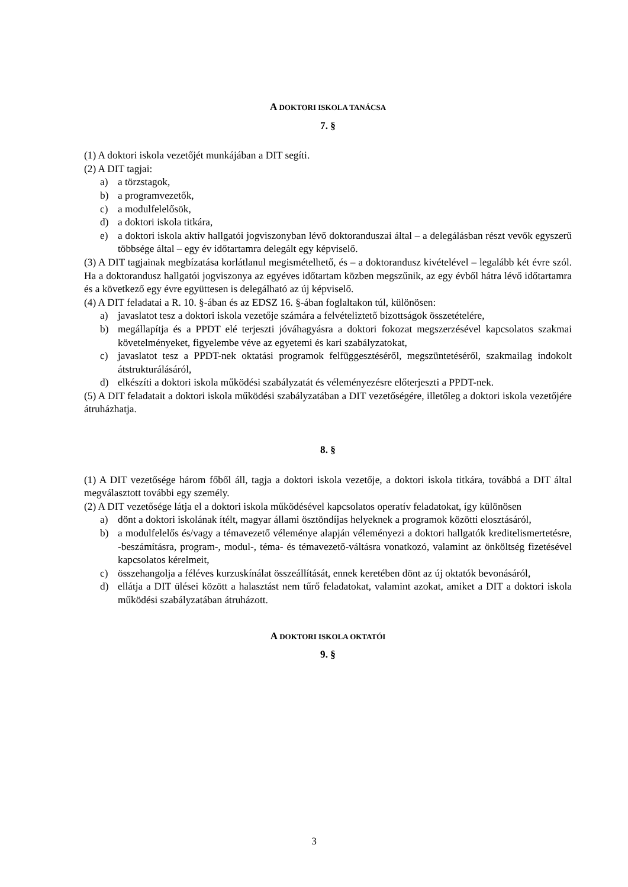A DOKTORI ISKOLA TANÁCSA
7. §
(1) A doktori iskola vezetőjét munkájában a DIT segíti.
(2) A DIT tagjai:
a) a törzstagok,
b) a programvezetők,
c) a modulfelelősök,
d) a doktori iskola titkára,
e) a doktori iskola aktív hallgatói jogviszonyban lévő doktoranduszai által – a delegálásban részt vevők egyszerű többsége által – egy év időtartamra delegált egy képviselő.
(3) A DIT tagjainak megbízatása korlátlanul megismételhető, és – a doktorandusz kivételével – legalább két évre szól. Ha a doktorandusz hallgatói jogviszonya az egyéves időtartam közben megszűnik, az egy évből hátra lévő időtartamra és a következő egy évre együttesen is delegálható az új képviselő.
(4) A DIT feladatai a R. 10. §-ában és az EDSZ 16. §-ában foglaltakon túl, különösen:
a) javaslatot tesz a doktori iskola vezetője számára a felvételiztető bizottságok összetételére,
b) megállapítja és a PPDT elé terjeszti jóváhagyásra a doktori fokozat megszerzésével kapcsolatos szakmai követelményeket, figyelembe véve az egyetemi és kari szabályzatokat,
c) javaslatot tesz a PPDT-nek oktatási programok felfüggesztéséről, megszüntetéséről, szakmailag indokolt átstrukturálásáról,
d) elkészíti a doktori iskola működési szabályzatát és véleményezésre előterjeszti a PPDT-nek.
(5) A DIT feladatait a doktori iskola működési szabályzatában a DIT vezetőségére, illetőleg a doktori iskola vezetőjére átruházhatja.
8. §
(1) A DIT vezetősége három főből áll, tagja a doktori iskola vezetője, a doktori iskola titkára, továbbá a DIT által megválasztott további egy személy.
(2) A DIT vezetősége látja el a doktori iskola működésével kapcsolatos operatív feladatokat, így különösen
a) dönt a doktori iskolának ítélt, magyar állami ösztöndíjas helyeknek a programok közötti elosztásáról,
b) a modulfelelős és/vagy a témavezető véleménye alapján véleményezi a doktori hallgatók kreditelismertetésre, -beszámításra, program-, modul-, téma- és témavezető-váltásra vonatkozó, valamint az önköltség fizetésével kapcsolatos kérelmeit,
c) összehangolja a féléves kurzuskínálat összeállítását, ennek keretében dönt az új oktatók bevonásáról,
d) ellátja a DIT ülései között a halasztást nem tűrő feladatokat, valamint azokat, amiket a DIT a doktori iskola működési szabályzatában átruházott.
A DOKTORI ISKOLA OKTATÓI
9. §
3